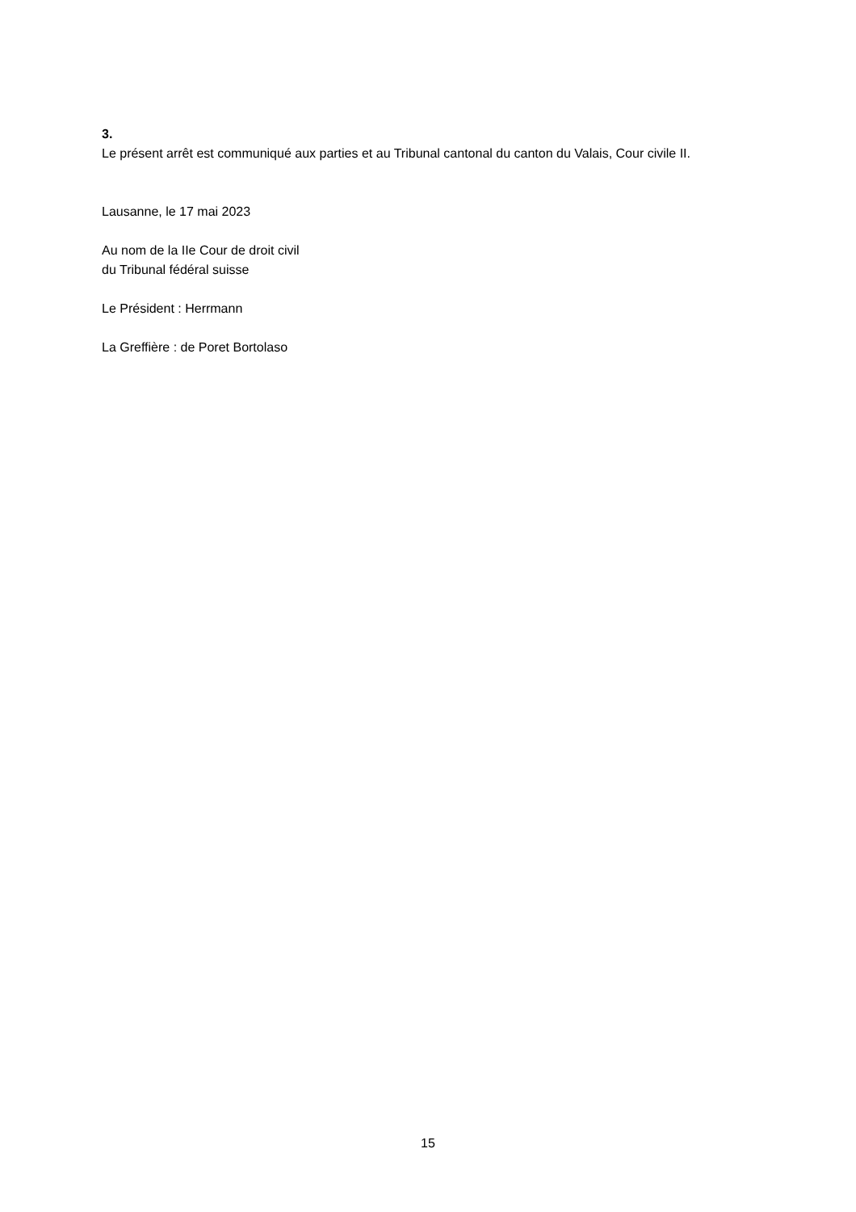3.
Le présent arrêt est communiqué aux parties et au Tribunal cantonal du canton du Valais, Cour civile II.
Lausanne, le 17 mai 2023
Au nom de la IIe Cour de droit civil
du Tribunal fédéral suisse
Le Président : Herrmann
La Greffière : de Poret Bortolaso
15